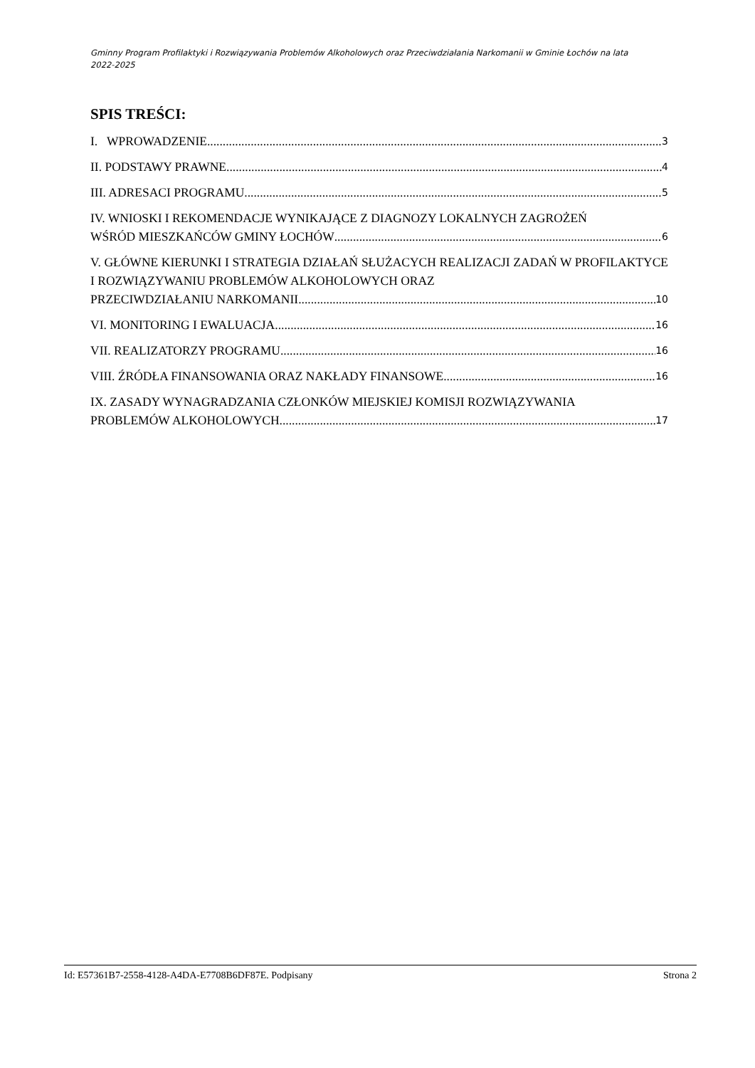Gminny Program Profilaktyki i Rozwiązywania Problemów Alkoholowych oraz Przeciwdziałania Narkomanii w Gminie Łochów na lata 2022-2025
SPIS TREŚCI:
I. WPROWADZENIE 3
II. PODSTAWY PRAWNE 4
III. ADRESACI PROGRAMU 5
IV. WNIOSKI I REKOMENDACJE WYNIKAJĄCE Z DIAGNOZY LOKALNYCH ZAGROŻEŃ
WŚRÓD MIESZKAŃCÓW GMINY ŁOCHÓW 6
V. GŁÓWNE KIERUNKI I STRATEGIA DZIAŁAŃ SŁUŻACYCH REALIZACJI ZADAŃ W PROFILAKTYCE I ROZWIĄZYWANIU PROBLEMÓW ALKOHOLOWYCH ORAZ
PRZECIWDZIAŁANIU NARKOMANII 10
VI. MONITORING I EWALUACJA 16
VII. REALIZATORZY PROGRAMU 16
VIII. ŹRÓDŁA FINANSOWANIA ORAZ NAKŁADY FINANSOWE 16
IX. ZASADY WYNAGRADZANIA CZŁONKÓW MIEJSKIEJ KOMISJI ROZWIĄZYWANIA
PROBLEMÓW ALKOHOLOWYCH 17
Id: E57361B7-2558-4128-A4DA-E7708B6DF87E. Podpisany Strona 2